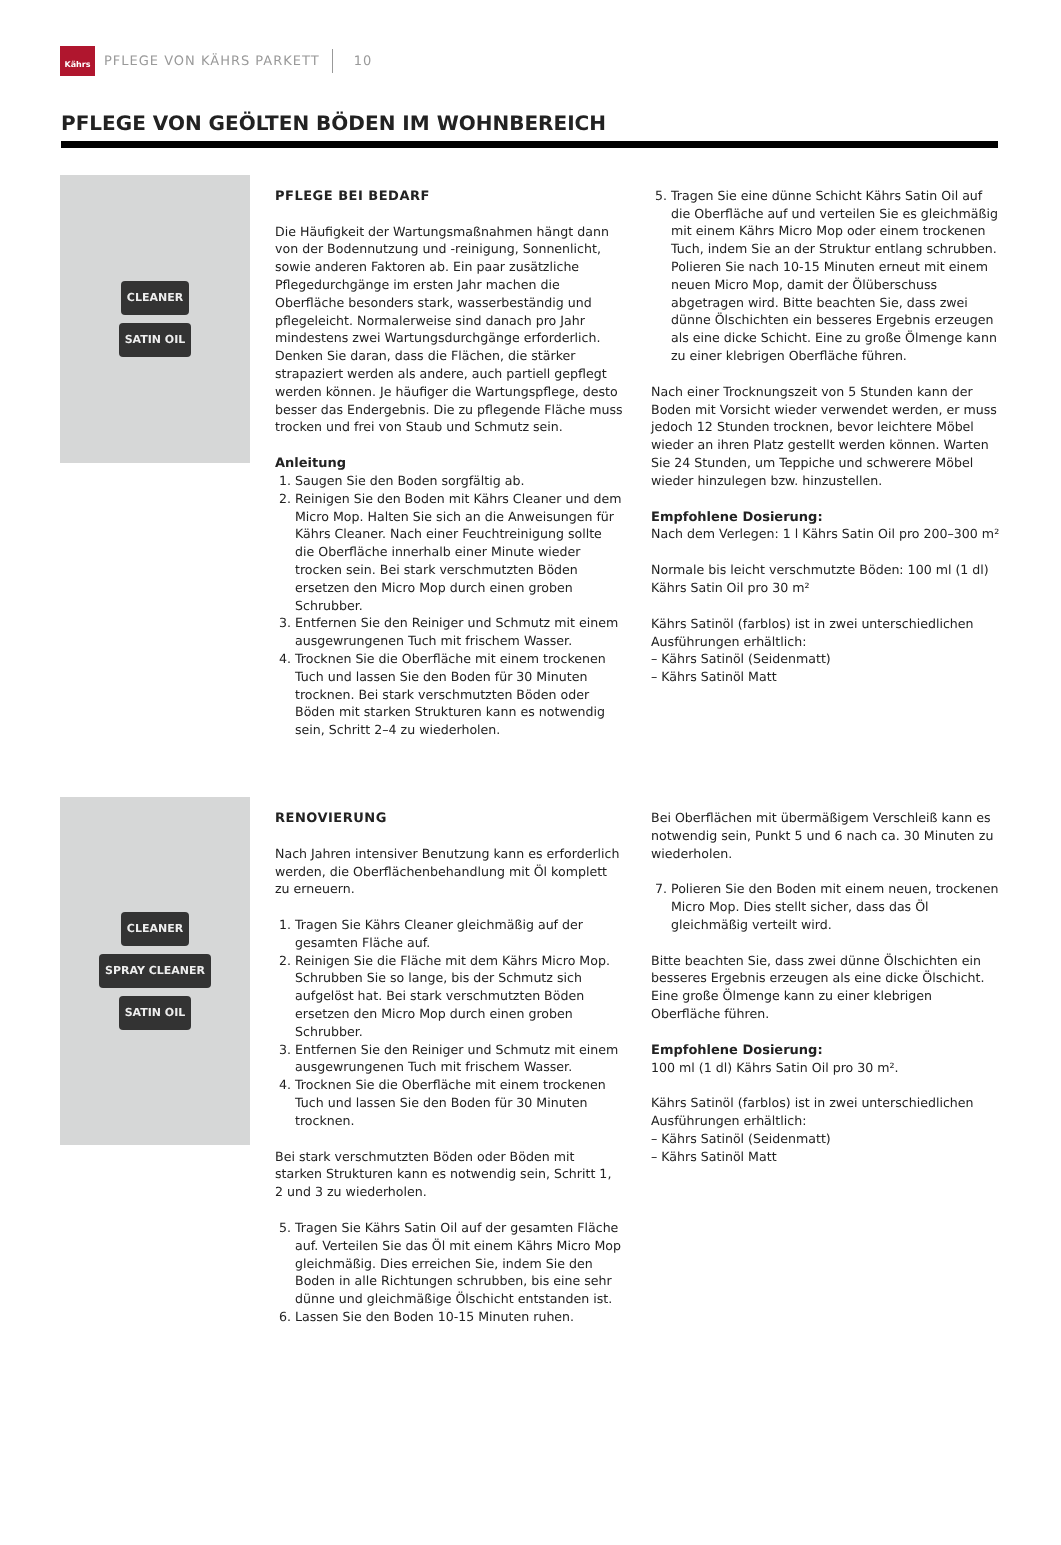Kährs
PFLEGE VON KÄHRS PARKETT 10
PFLEGE VON GEÖLTEN BÖDEN IM WOHNBEREICH
CLEANER
SATIN OIL
PFLEGE BEI BEDARF
Die Häufigkeit der Wartungsmaßnahmen hängt dann von der Bodennutzung und -reinigung, Sonnenlicht, sowie anderen Faktoren ab. Ein paar zusätzliche Pflegedurchgänge im ersten Jahr machen die Oberfläche besonders stark, wasserbeständig und pflegeleicht. Normalerweise sind danach pro Jahr mindestens zwei Wartungsdurchgänge erforderlich. Denken Sie daran, dass die Flächen, die stärker strapaziert werden als andere, auch partiell gepflegt werden können. Je häufiger die Wartungspflege, desto besser das Endergebnis. Die zu pflegende Fläche muss trocken und frei von Staub und Schmutz sein.
Anleitung
1. Saugen Sie den Boden sorgfältig ab.
2. Reinigen Sie den Boden mit Kährs Cleaner und dem Micro Mop. Halten Sie sich an die Anweisungen für Kährs Cleaner. Nach einer Feuchtreinigung sollte die Oberfläche innerhalb einer Minute wieder trocken sein. Bei stark verschmutzten Böden ersetzen den Micro Mop durch einen groben Schrubber.
3. Entfernen Sie den Reiniger und Schmutz mit einem ausgewrungenen Tuch mit frischem Wasser.
4. Trocknen Sie die Oberfläche mit einem trockenen Tuch und lassen Sie den Boden für 30 Minuten trocknen. Bei stark verschmutzten Böden oder Böden mit starken Strukturen kann es notwendig sein, Schritt 2–4 zu wiederholen.
5. Tragen Sie eine dünne Schicht Kährs Satin Oil auf die Oberfläche auf und verteilen Sie es gleichmäßig mit einem Kährs Micro Mop oder einem trockenen Tuch, indem Sie an der Struktur entlang schrubben. Polieren Sie nach 10-15 Minuten erneut mit einem neuen Micro Mop, damit der Ölüberschuss abgetragen wird. Bitte beachten Sie, dass zwei dünne Ölschichten ein besseres Ergebnis erzeugen als eine dicke Schicht. Eine zu große Ölmenge kann zu einer klebrigen Oberfläche führen.
Nach einer Trocknungszeit von 5 Stunden kann der Boden mit Vorsicht wieder verwendet werden, er muss jedoch 12 Stunden trocknen, bevor leichtere Möbel wieder an ihren Platz gestellt werden können. Warten Sie 24 Stunden, um Teppiche und schwerere Möbel wieder hinzulegen bzw. hinzustellen.
Empfohlene Dosierung:
Nach dem Verlegen: 1 l Kährs Satin Oil pro 200–300 m²
Normale bis leicht verschmutzte Böden: 100 ml (1 dl) Kährs Satin Oil pro 30 m²
Kährs Satinöl (farblos) ist in zwei unterschiedlichen Ausführungen erhältlich:
– Kährs Satinöl (Seidenmatt)
– Kährs Satinöl Matt
CLEANER
SPRAY CLEANER
SATIN OIL
RENOVIERUNG
Nach Jahren intensiver Benutzung kann es erforderlich werden, die Oberflächenbehandlung mit Öl komplett zu erneuern.
1. Tragen Sie Kährs Cleaner gleichmäßig auf der gesamten Fläche auf.
2. Reinigen Sie die Fläche mit dem Kährs Micro Mop. Schrubben Sie so lange, bis der Schmutz sich aufgelöst hat. Bei stark verschmutzten Böden ersetzen den Micro Mop durch einen groben Schrubber.
3. Entfernen Sie den Reiniger und Schmutz mit einem ausgewrungenen Tuch mit frischem Wasser.
4. Trocknen Sie die Oberfläche mit einem trockenen Tuch und lassen Sie den Boden für 30 Minuten trocknen.
Bei stark verschmutzten Böden oder Böden mit starken Strukturen kann es notwendig sein, Schritt 1, 2 und 3 zu wiederholen.
5. Tragen Sie Kährs Satin Oil auf der gesamten Fläche auf. Verteilen Sie das Öl mit einem Kährs Micro Mop gleichmäßig. Dies erreichen Sie, indem Sie den Boden in alle Richtungen schrubben, bis eine sehr dünne und gleichmäßige Ölschicht entstanden ist.
6. Lassen Sie den Boden 10-15 Minuten ruhen.
Bei Oberflächen mit übermäßigem Verschleiß kann es notwendig sein, Punkt 5 und 6 nach ca. 30 Minuten zu wiederholen.
7. Polieren Sie den Boden mit einem neuen, trockenen Micro Mop. Dies stellt sicher, dass das Öl gleichmäßig verteilt wird.
Bitte beachten Sie, dass zwei dünne Ölschichten ein besseres Ergebnis erzeugen als eine dicke Ölschicht. Eine große Ölmenge kann zu einer klebrigen Oberfläche führen.
Empfohlene Dosierung:
100 ml (1 dl) Kährs Satin Oil pro 30 m².
Kährs Satinöl (farblos) ist in zwei unterschiedlichen Ausführungen erhältlich:
– Kährs Satinöl (Seidenmatt)
– Kährs Satinöl Matt